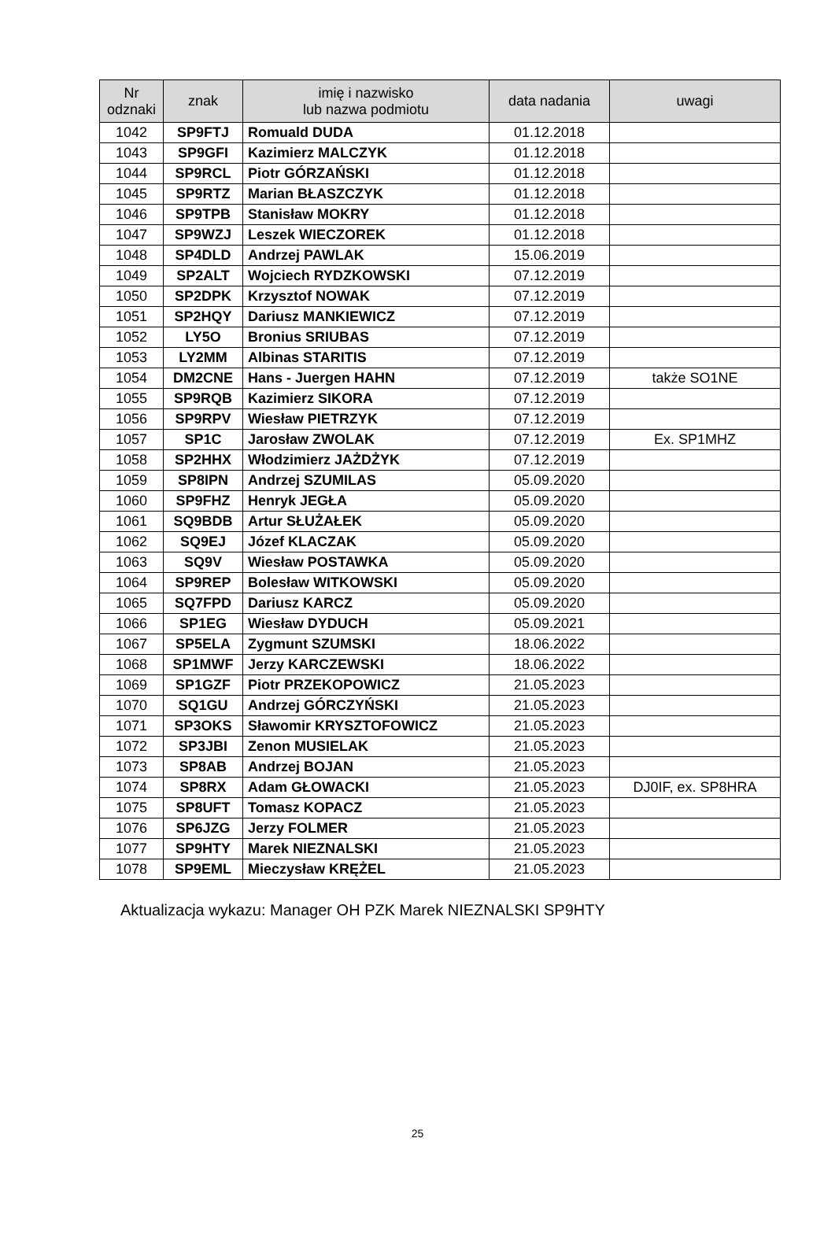| Nr odznaki | znak | imię i nazwisko lub nazwa podmiotu | data nadania | uwagi |
| --- | --- | --- | --- | --- |
| 1042 | SP9FTJ | Romuald DUDA | 01.12.2018 | |
| 1043 | SP9GFI | Kazimierz MALCZYK | 01.12.2018 | |
| 1044 | SP9RCL | Piotr GÓRZAŃSKI | 01.12.2018 | |
| 1045 | SP9RTZ | Marian BŁASZCZYK | 01.12.2018 | |
| 1046 | SP9TPB | Stanisław MOKRY | 01.12.2018 | |
| 1047 | SP9WZJ | Leszek WIECZOREK | 01.12.2018 | |
| 1048 | SP4DLD | Andrzej PAWLAK | 15.06.2019 | |
| 1049 | SP2ALT | Wojciech RYDZKOWSKI | 07.12.2019 | |
| 1050 | SP2DPK | Krzysztof NOWAK | 07.12.2019 | |
| 1051 | SP2HQY | Dariusz MANKIEWICZ | 07.12.2019 | |
| 1052 | LY5O | Bronius SRIUBAS | 07.12.2019 | |
| 1053 | LY2MM | Albinas STARITIS | 07.12.2019 | |
| 1054 | DM2CNE | Hans - Juergen HAHN | 07.12.2019 | także SO1NE |
| 1055 | SP9RQB | Kazimierz SIKORA | 07.12.2019 | |
| 1056 | SP9RPV | Wiesław PIETRZYK | 07.12.2019 | |
| 1057 | SP1C | Jarosław ZWOLAK | 07.12.2019 | Ex. SP1MHZ |
| 1058 | SP2HHX | Włodzimierz JAŻDŻYK | 07.12.2019 | |
| 1059 | SP8IPN | Andrzej SZUMILAS | 05.09.2020 | |
| 1060 | SP9FHZ | Henryk JEGŁA | 05.09.2020 | |
| 1061 | SQ9BDB | Artur SŁUŻAŁEK | 05.09.2020 | |
| 1062 | SQ9EJ | Józef KLACZAK | 05.09.2020 | |
| 1063 | SQ9V | Wiesław POSTAWKA | 05.09.2020 | |
| 1064 | SP9REP | Bolesław WITKOWSKI | 05.09.2020 | |
| 1065 | SQ7FPD | Dariusz KARCZ | 05.09.2020 | |
| 1066 | SP1EG | Wiesław DYDUCH | 05.09.2021 | |
| 1067 | SP5ELA | Zygmunt SZUMSKI | 18.06.2022 | |
| 1068 | SP1MWF | Jerzy KARCZEWSKI | 18.06.2022 | |
| 1069 | SP1GZF | Piotr PRZEKOPOWICZ | 21.05.2023 | |
| 1070 | SQ1GU | Andrzej GÓRCZYŃSKI | 21.05.2023 | |
| 1071 | SP3OKS | Sławomir KRYSZTOFOWICZ | 21.05.2023 | |
| 1072 | SP3JBI | Zenon MUSIELAK | 21.05.2023 | |
| 1073 | SP8AB | Andrzej BOJAN | 21.05.2023 | |
| 1074 | SP8RX | Adam GŁOWACKI | 21.05.2023 | DJ0IF, ex. SP8HRA |
| 1075 | SP8UFT | Tomasz KOPACZ | 21.05.2023 | |
| 1076 | SP6JZG | Jerzy FOLMER | 21.05.2023 | |
| 1077 | SP9HTY | Marek NIEZNALSKI | 21.05.2023 | |
| 1078 | SP9EML | Mieczysław KRĘŻEL | 21.05.2023 | |
Aktualizacja wykazu: Manager OH PZK Marek NIEZNALSKI SP9HTY
25